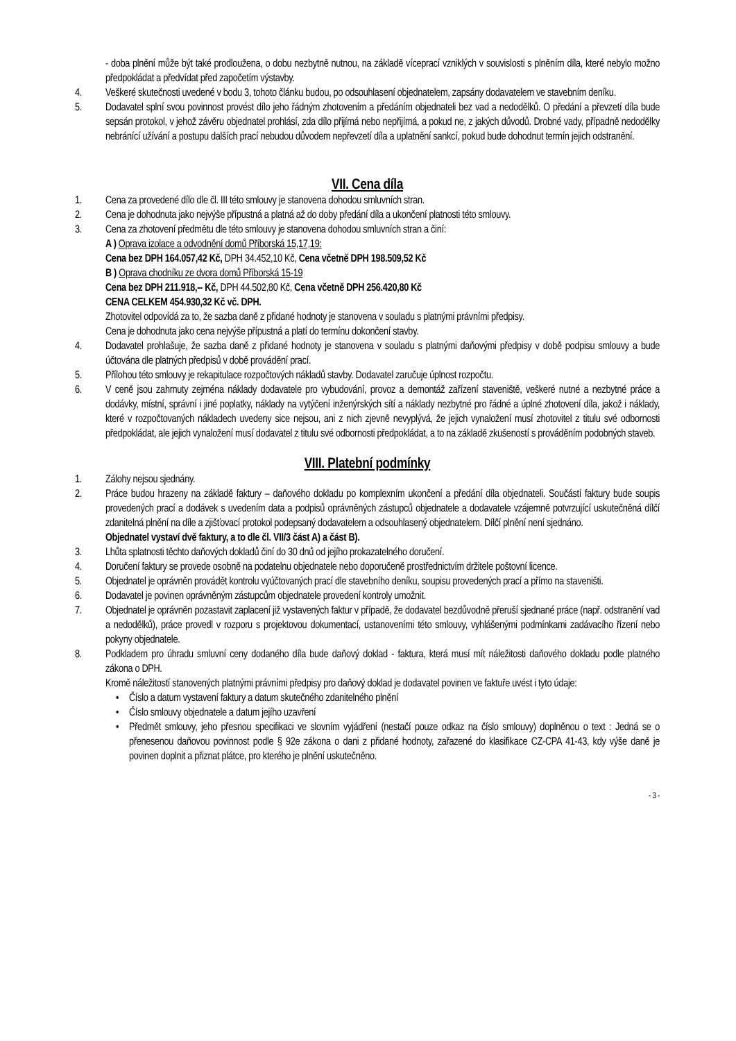- doba plnění může být také prodloužena, o dobu nezbytně nutnou, na základě víceprací vzniklých v souvislosti s plněním díla, které nebylo možno předpokládat a předvídat před započetím výstavby.
4. Veškeré skutečnosti uvedené v bodu 3, tohoto článku budou, po odsouhlasení objednatelem, zapsány dodavatelem ve stavebním deníku.
5. Dodavatel splní svou povinnost provést dílo jeho řádným zhotovením a předáním objednateli bez vad a nedodělků. O předání a převzetí díla bude sepsán protokol, v jehož závěru objednatel prohlásí, zda dílo přijímá nebo nepřijímá, a pokud ne, z jakých důvodů. Drobné vady, případně nedodělky nebránící užívání a postupu dalších prací nebudou důvodem nepřevzetí díla a uplatnění sankcí, pokud bude dohodnut termín jejich odstranění.
VII. Cena díla
1. Cena za provedené dílo dle čl. III této smlouvy je stanovena dohodou smluvních stran.
2. Cena je dohodnuta jako nejvýše přípustná a platná až do doby předání díla a ukončení platnosti této smlouvy.
3. Cena za zhotovení předmětu dle této smlouvy je stanovena dohodou smluvních stran a činí:
A ) Oprava izolace a odvodnění domů Příborská 15,17,19:
Cena bez DPH 164.057,42 Kč, DPH 34.452,10 Kč, Cena včetně DPH 198.509,52 Kč
B ) Oprava chodníku ze dvora domů Příborská 15-19
Cena bez DPH 211.918,-- Kč, DPH 44.502,80 Kč, Cena včetně DPH 256.420,80 Kč
CENA CELKEM 454.930,32 Kč vč. DPH.
Zhotovitel odpovídá za to, že sazba daně z přidané hodnoty je stanovena v souladu s platnými právními předpisy.
Cena je dohodnuta jako cena nejvýše přípustná a platí do termínu dokončení stavby.
4. Dodavatel prohlašuje, že sazba daně z přidané hodnoty je stanovena v souladu s platnými daňovými předpisy v době podpisu smlouvy a bude účtována dle platných předpisů v době provádění prací.
5. Přílohou této smlouvy je rekapitulace rozpočtových nákladů stavby. Dodavatel zaručuje úplnost rozpočtu.
6. V ceně jsou zahrnuty zejména náklady dodavatele pro vybudování, provoz a demontáž zařízení staveniště, veškeré nutné a nezbytné práce a dodávky, místní, správní i jiné poplatky, náklady na vytýčení inženýrských sítí a náklady nezbytné pro řádné a úplné zhotovení díla, jakož i náklady, které v rozpočtovaných nákladech uvedeny sice nejsou, ani z nich zjevně nevyplývá, že jejich vynaložení musí zhotovitel z titulu své odbornosti předpokládat, ale jejich vynaložení musí dodavatel z titulu své odbornosti předpokládat, a to na základě zkušeností s prováděním podobných staveb.
VIII. Platební podmínky
1. Zálohy nejsou sjednány.
2. Práce budou hrazeny na základě faktury – daňového dokladu po komplexním ukončení a předání díla objednateli. Součástí faktury bude soupis provedených prací a dodávek s uvedením data a podpisů oprávněných zástupců objednatele a dodavatele vzájemně potvrzující uskutečněná dílčí zdanitelná plnění na díle a zjišťovací protokol podepsaný dodavatelem a odsouhlasený objednatelem. Dílčí plnění není sjednáno.
Objednatel vystaví dvě faktury, a to dle čl. VII/3 část A) a část B).
3. Lhůta splatnosti těchto daňových dokladů činí do 30 dnů od jejího prokazatelného doručení.
4. Doručení faktury se provede osobně na podatelnu objednatele nebo doporučeně prostřednictvím držitele poštovní licence.
5. Objednatel je oprávněn provádět kontrolu vyúčtovaných prací dle stavebního deníku, soupisu provedených prací a přímo na staveništi.
6. Dodavatel je povinen oprávněným zástupcům objednatele provedení kontroly umožnit.
7. Objednatel je oprávněn pozastavit zaplacení již vystavených faktur v případě, že dodavatel bezdůvodně přeruší sjednané práce (např. odstranění vad a nedodělků), práce provedl v rozporu s projektovou dokumentací, ustanoveními této smlouvy, vyhlášenými podmínkami zadávacího řízení nebo pokyny objednatele.
8. Podkladem pro úhradu smluvní ceny dodaného díla bude daňový doklad - faktura, která musí mít náležitosti daňového dokladu podle platného zákona o DPH.
Kromě náležitostí stanovených platnými právními předpisy pro daňový doklad je dodavatel povinen ve faktuře uvést i tyto údaje:
• Číslo a datum vystavení faktury a datum skutečného zdanitelného plnění
• Číslo smlouvy objednatele a datum jejího uzavření
• Předmět smlouvy, jeho přesnou specifikaci ve slovním vyjádření (nestačí pouze odkaz na číslo smlouvy) doplněnou o text : Jedná se o přenesenou daňovou povinnost podle § 92e zákona o dani z přidané hodnoty, zařazené do klasifikace CZ-CPA 41-43, kdy výše daně je povinen doplnit a přiznat plátce, pro kterého je plnění uskutečněno.
- 3 -